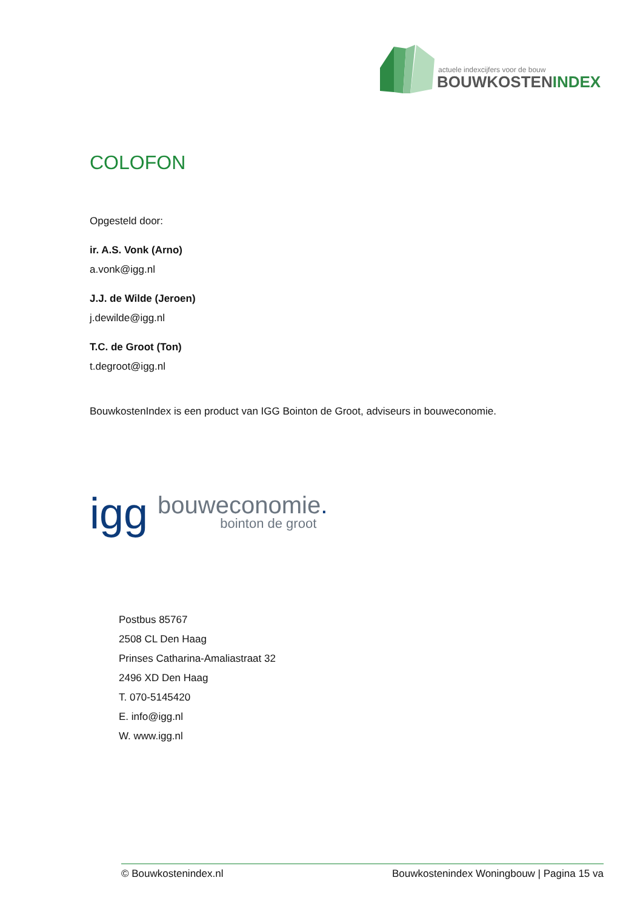actuele indexcijfers voor de bouw
BOUWKOSTENINDEX
COLOFON
Opgesteld door:
ir. A.S. Vonk (Arno)
a.vonk@igg.nl
J.J. de Wilde (Jeroen)
j.dewilde@igg.nl
T.C. de Groot (Ton)
t.degroot@igg.nl
BouwkostenIndex is een product van IGG Bointon de Groot, adviseurs in bouweconomie.
igg bouweconomie.
bointon de groot
Postbus 85767
2508 CL Den Haag
Prinses Catharina-Amaliastraat 32
2496 XD Den Haag
T. 070-5145420
E. info@igg.nl
W. www.igg.nl
© Bouwkostenindex.nl Bouwkostenindex Woningbouw | Pagina 15 va